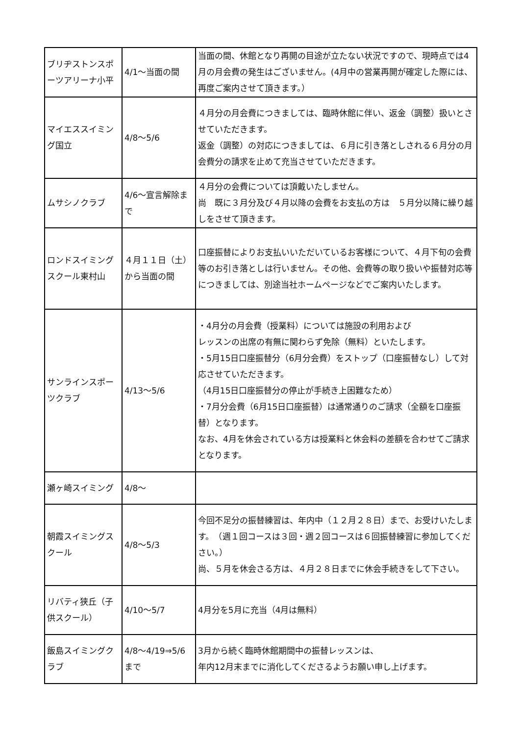| ブリヂストンスポーツアリーナ小平 | 4/1～当面の間 | 当面の間、休館となり再開の目途が立たない状況ですので、現時点では4月の月会費の発生はございません。(4月中の営業再開が確定した際には、再度ご案内させて頂きます。） |
| マイエススイミング国立 | 4/8～5/6 | ４月分の月会費につきましては、臨時休館に伴い、返金（調整）扱いとさせていただきます。 返金（調整）の対応につきましては、６月に引き落としされる６月分の月会費分の請求を止めて充当させていただきます。 |
| ムサシノクラブ | 4/6～宣言解除まで | ４月分の会費については頂戴いたしません。 尚 既に３月分及び４月以降の会費をお支払の方は ５月分以降に繰り越しをさせて頂きます。 |
| ロンドスイミングスクール東村山 | ４月１１日（土）から当面の間 | 口座振替によりお支払いいただいているお客様について、４月下旬の会費等のお引き落としは行いません。その他、会費等の取り扱いや振替対応等につきましては、別途当社ホームページなどでご案内いたします。 |
| サンラインスポーツクラブ | 4/13～5/6 | ・4月分の月会費（授業料）については施設の利用および レッスンの出席の有無に関わらず免除（無料）といたします。 ・5月15日口座振替分（6月分会費）をストップ（口座振替なし）して対応させていただきます。 （4月15日口座振替分の停止が手続き上困難なため） ・7月分会費（6月15日口座振替）は通常通りのご請求（全額を口座振替）となります。 なお、4月を休会されている方は授業料と休会料の差額を合わせてご請求となります。 |
| 瀬ヶ崎スイミング | 4/8～ | |
| 朝霞スイミングスクール | 4/8～5/3 | 今回不足分の振替練習は、年内中（１２月２８日）まで、お受けいたします。 （週１回コースは３回・週２回コースは６回振替練習に参加してください。） 尚、５月を休会さる方は、４月２８日までに休会手続きをして下さい。 |
| リバティ狭丘（子供スクール） | 4/10～5/7 | 4月分を5月に充当（4月は無料） |
| 飯島スイミングクラブ | 4/8～4/19⇒5/6まで | 3月から続く臨時休館期間中の振替レッスンは、 年内12月末までに消化してくださるようお願い申し上げます。 |